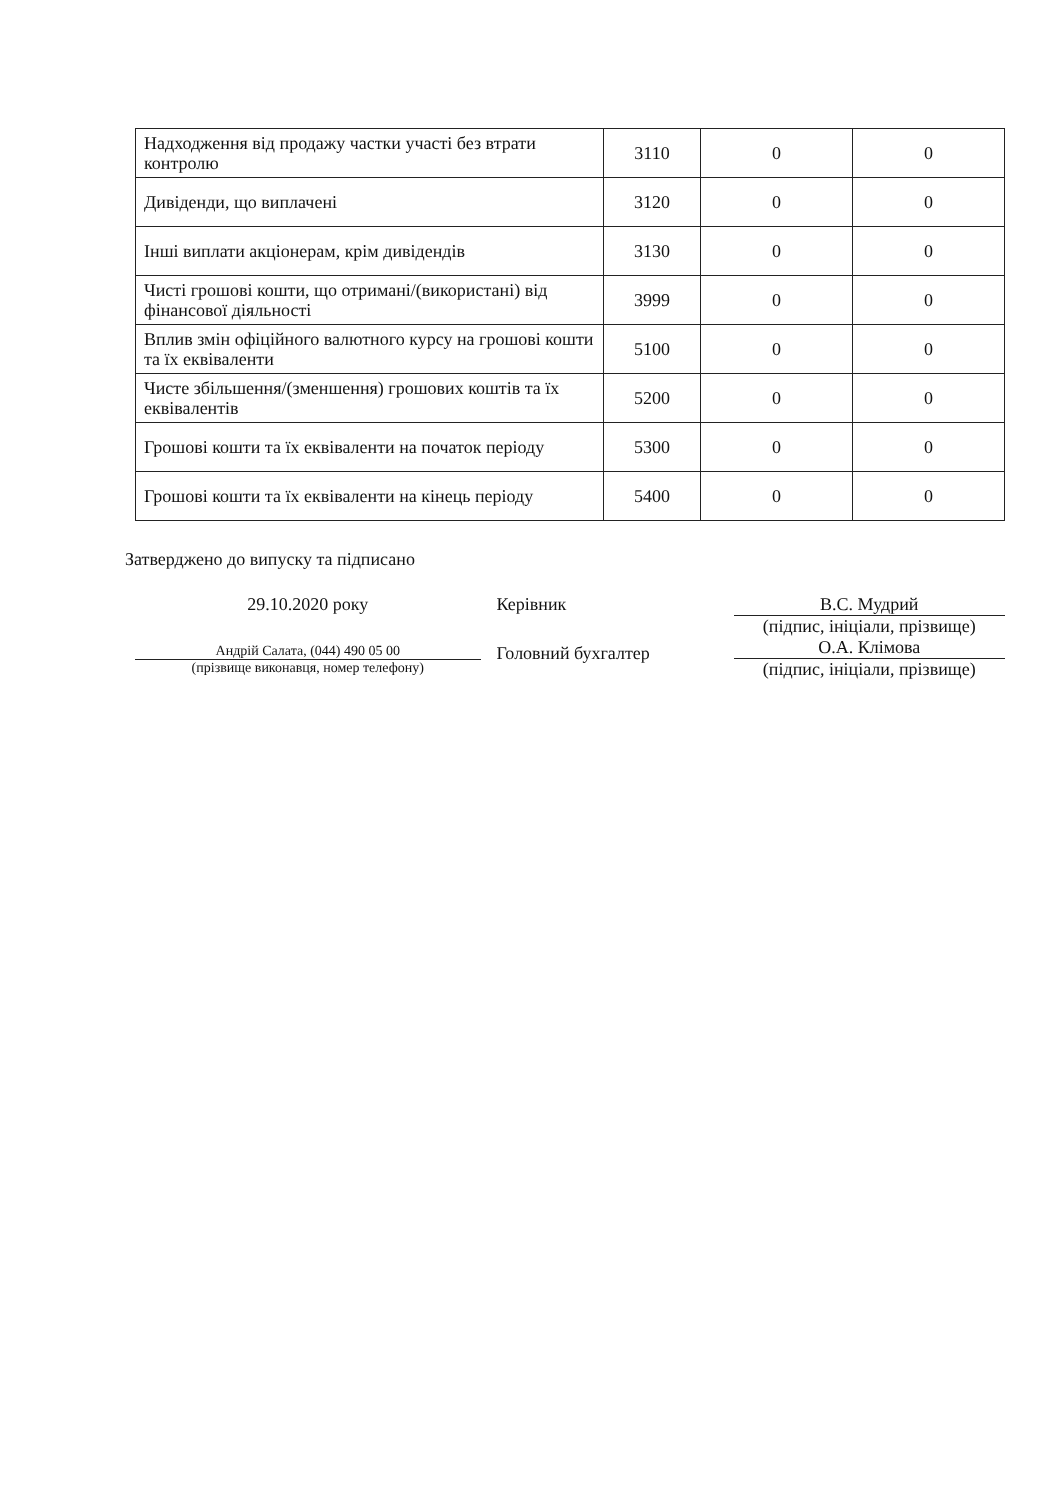| Надходження від продажу частки участі без втрати контролю | 3110 | 0 | 0 |
| Дивіденди, що виплачені | 3120 | 0 | 0 |
| Інші виплати акціонерам, крім дивідендів | 3130 | 0 | 0 |
| Чисті грошові кошти, що отримані/(використані) від фінансової діяльності | 3999 | 0 | 0 |
| Вплив змін офіційного валютного курсу на грошові кошти та їх еквіваленти | 5100 | 0 | 0 |
| Чисте збільшення/(зменшення) грошових коштів та їх еквівалентів | 5200 | 0 | 0 |
| Грошові кошти та їх еквіваленти на початок періоду | 5300 | 0 | 0 |
| Грошові кошти та їх еквіваленти на кінець періоду | 5400 | 0 | 0 |
Затверджено до випуску та підписано
29.10.2020 року
Андрій Салата, (044) 490 05 00
(прізвище виконавця, номер телефону)
Керівник
Головний бухгалтер
В.С. Мудрий
(підпис, ініціали, прізвище)
О.А. Клімова
(підпис, ініціали, прізвище)